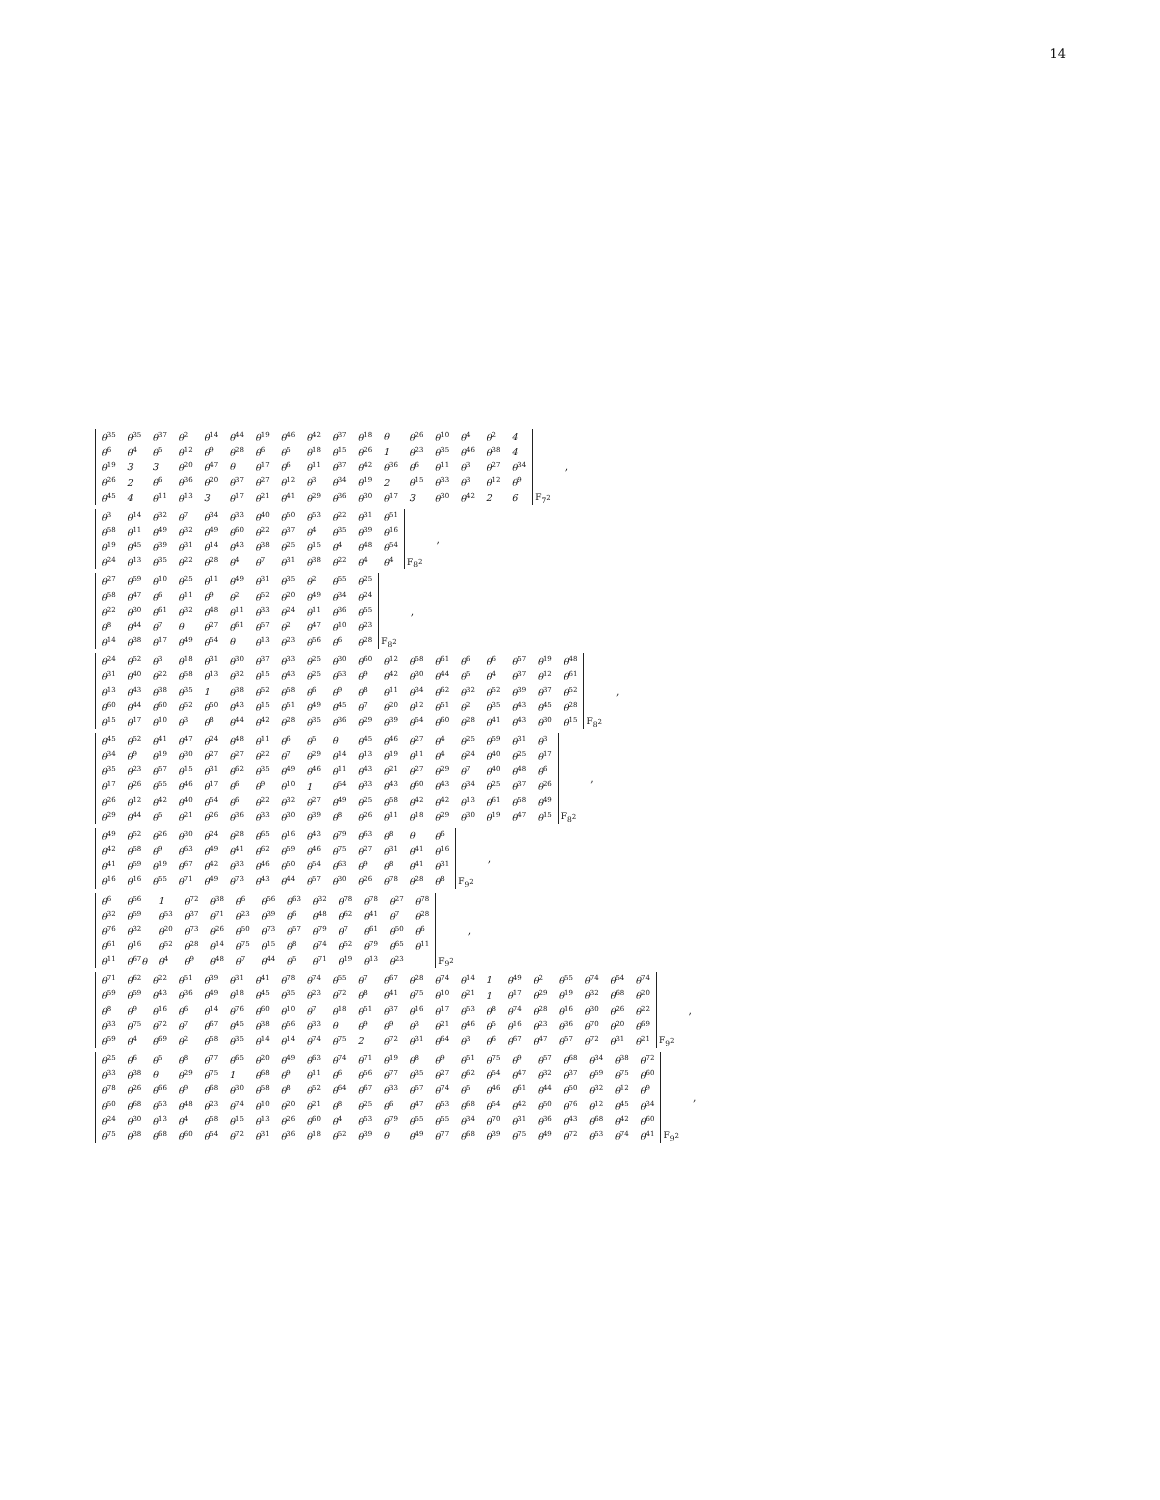14
| θ<sup>35</sup> | θ<sup>35</sup> | θ<sup>37</sup> | θ<sup>2</sup> | θ<sup>14</sup> | θ<sup>44</sup> | θ<sup>19</sup> | θ<sup>46</sup> | θ<sup>42</sup> | θ<sup>37</sup> | θ<sup>18</sup> | θ | θ<sup>26</sup> | θ<sup>10</sup> | θ<sup>4</sup> | θ<sup>2</sup> | 4 |
| θ<sup>6</sup> | θ<sup>4</sup> | θ<sup>5</sup> | θ<sup>12</sup> | θ<sup>9</sup> | θ<sup>28</sup> | θ<sup>6</sup> | θ<sup>5</sup> | θ<sup>18</sup> | θ<sup>15</sup> | θ<sup>26</sup> | 1 | θ<sup>23</sup> | θ<sup>35</sup> | θ<sup>46</sup> | θ<sup>38</sup> | 4 |
| θ<sup>19</sup> | 3 | 3 | θ<sup>20</sup> | θ<sup>47</sup> | θ | θ<sup>17</sup> | θ<sup>6</sup> | θ<sup>11</sup> | θ<sup>37</sup> | θ<sup>42</sup> | θ<sup>36</sup> | θ<sup>6</sup> | θ<sup>11</sup> | θ<sup>3</sup> | θ<sup>27</sup> | θ<sup>34</sup> |
| θ<sup>26</sup> | 2 | θ<sup>6</sup> | θ<sup>36</sup> | θ<sup>20</sup> | θ<sup>37</sup> | θ<sup>27</sup> | θ<sup>12</sup> | θ<sup>3</sup> | θ<sup>34</sup> | θ<sup>19</sup> | 2 | θ<sup>15</sup> | θ<sup>33</sup> | θ<sup>3</sup> | θ<sup>12</sup> | θ<sup>9</sup> |
| θ<sup>45</sup> | 4 | θ<sup>11</sup> | θ<sup>13</sup> | 3 | θ<sup>17</sup> | θ<sup>21</sup> | θ<sup>41</sup> | θ<sup>29</sup> | θ<sup>36</sup> | θ<sup>30</sup> | θ<sup>17</sup> | 3 | θ<sup>30</sup> | θ<sup>42</sup> | 2 | 6 |
F<sub>7<sup>2</sup></sub>,
| θ<sup>3</sup> | θ<sup>14</sup> | θ<sup>32</sup> | θ<sup>7</sup> | θ<sup>34</sup> | θ<sup>33</sup> | θ<sup>40</sup> | θ<sup>50</sup> | θ<sup>53</sup> | θ<sup>22</sup> | θ<sup>31</sup> | θ<sup>51</sup> |
| θ<sup>58</sup> | θ<sup>11</sup> | θ<sup>49</sup> | θ<sup>32</sup> | θ<sup>49</sup> | θ<sup>60</sup> | θ<sup>22</sup> | θ<sup>37</sup> | θ<sup>4</sup> | θ<sup>35</sup> | θ<sup>39</sup> | θ<sup>16</sup> |
| θ<sup>19</sup> | θ<sup>45</sup> | θ<sup>39</sup> | θ<sup>31</sup> | θ<sup>14</sup> | θ<sup>43</sup> | θ<sup>38</sup> | θ<sup>25</sup> | θ<sup>15</sup> | θ<sup>4</sup> | θ<sup>48</sup> | θ<sup>54</sup> |
| θ<sup>24</sup> | θ<sup>13</sup> | θ<sup>35</sup> | θ<sup>22</sup> | θ<sup>28</sup> | θ<sup>4</sup> | θ<sup>7</sup> | θ<sup>31</sup> | θ<sup>38</sup> | θ<sup>22</sup> | θ<sup>4</sup> | θ<sup>4</sup> |
F<sub>8<sup>2</sup></sub>,
| θ<sup>27</sup> | θ<sup>59</sup> | θ<sup>10</sup> | θ<sup>25</sup> | θ<sup>11</sup> | θ<sup>49</sup> | θ<sup>31</sup> | θ<sup>35</sup> | θ<sup>2</sup> | θ<sup>55</sup> | θ<sup>25</sup> |
| θ<sup>58</sup> | θ<sup>47</sup> | θ<sup>6</sup> | θ<sup>11</sup> | θ<sup>9</sup> | θ<sup>2</sup> | θ<sup>52</sup> | θ<sup>20</sup> | θ<sup>49</sup> | θ<sup>34</sup> | θ<sup>24</sup> |
| θ<sup>22</sup> | θ<sup>30</sup> | θ<sup>61</sup> | θ<sup>32</sup> | θ<sup>48</sup> | θ<sup>11</sup> | θ<sup>33</sup> | θ<sup>24</sup> | θ<sup>11</sup> | θ<sup>36</sup> | θ<sup>55</sup> |
| θ<sup>8</sup> | θ<sup>44</sup> | θ<sup>7</sup> | θ | θ<sup>27</sup> | θ<sup>61</sup> | θ<sup>57</sup> | θ<sup>2</sup> | θ<sup>47</sup> | θ<sup>10</sup> | θ<sup>23</sup> |
| θ<sup>14</sup> | θ<sup>38</sup> | θ<sup>17</sup> | θ<sup>49</sup> | θ<sup>54</sup> | θ | θ<sup>13</sup> | θ<sup>23</sup> | θ<sup>56</sup> | θ<sup>6</sup> | θ<sup>28</sup> |
F<sub>8<sup>2</sup></sub>,
| θ<sup>24</sup> | θ<sup>52</sup> | θ<sup>3</sup> | θ<sup>18</sup> | θ<sup>31</sup> | θ<sup>30</sup> | θ<sup>37</sup> | θ<sup>33</sup> | θ<sup>25</sup> | θ<sup>30</sup> | θ<sup>60</sup> | θ<sup>12</sup> | θ<sup>58</sup> | θ<sup>61</sup> | θ<sup>6</sup> | θ<sup>6</sup> | θ<sup>57</sup> | θ<sup>19</sup> | θ<sup>48</sup> |
| θ<sup>31</sup> | θ<sup>40</sup> | θ<sup>22</sup> | θ<sup>58</sup> | θ<sup>13</sup> | θ<sup>32</sup> | θ<sup>15</sup> | θ<sup>43</sup> | θ<sup>25</sup> | θ<sup>53</sup> | θ<sup>9</sup> | θ<sup>42</sup> | θ<sup>30</sup> | θ<sup>44</sup> | θ<sup>5</sup> | θ<sup>4</sup> | θ<sup>37</sup> | θ<sup>12</sup> | θ<sup>61</sup> |
| θ<sup>13</sup> | θ<sup>43</sup> | θ<sup>38</sup> | θ<sup>35</sup> | 1 | θ<sup>38</sup> | θ<sup>52</sup> | θ<sup>58</sup> | θ<sup>6</sup> | θ<sup>9</sup> | θ<sup>8</sup> | θ<sup>11</sup> | θ<sup>34</sup> | θ<sup>62</sup> | θ<sup>32</sup> | θ<sup>52</sup> | θ<sup>39</sup> | θ<sup>37</sup> | θ<sup>52</sup> |
| θ<sup>60</sup> | θ<sup>44</sup> | θ<sup>60</sup> | θ<sup>52</sup> | θ<sup>50</sup> | θ<sup>43</sup> | θ<sup>15</sup> | θ<sup>51</sup> | θ<sup>49</sup> | θ<sup>45</sup> | θ<sup>7</sup> | θ<sup>20</sup> | θ<sup>12</sup> | θ<sup>51</sup> | θ<sup>2</sup> | θ<sup>35</sup> | θ<sup>43</sup> | θ<sup>45</sup> | θ<sup>28</sup> |
| θ<sup>15</sup> | θ<sup>17</sup> | θ<sup>10</sup> | θ<sup>3</sup> | θ<sup>8</sup> | θ<sup>44</sup> | θ<sup>42</sup> | θ<sup>28</sup> | θ<sup>35</sup> | θ<sup>36</sup> | θ<sup>29</sup> | θ<sup>39</sup> | θ<sup>54</sup> | θ<sup>60</sup> | θ<sup>28</sup> | θ<sup>41</sup> | θ<sup>43</sup> | θ<sup>30</sup> | θ<sup>15</sup> |
F<sub>8<sup>2</sup></sub>,
| θ<sup>45</sup> | θ<sup>52</sup> | θ<sup>41</sup> | θ<sup>47</sup> | θ<sup>24</sup> | θ<sup>48</sup> | θ<sup>11</sup> | θ<sup>6</sup> | θ<sup>5</sup> | θ | θ<sup>45</sup> | θ<sup>46</sup> | θ<sup>27</sup> | θ<sup>4</sup> | θ<sup>25</sup> | θ<sup>59</sup> | θ<sup>31</sup> | θ<sup>3</sup> |
| θ<sup>34</sup> | θ<sup>9</sup> | θ<sup>19</sup> | θ<sup>30</sup> | θ<sup>27</sup> | θ<sup>27</sup> | θ<sup>22</sup> | θ<sup>7</sup> | θ<sup>29</sup> | θ<sup>14</sup> | θ<sup>13</sup> | θ<sup>19</sup> | θ<sup>11</sup> | θ<sup>4</sup> | θ<sup>24</sup> | θ<sup>40</sup> | θ<sup>25</sup> | θ<sup>17</sup> |
| θ<sup>35</sup> | θ<sup>23</sup> | θ<sup>57</sup> | θ<sup>15</sup> | θ<sup>31</sup> | θ<sup>62</sup> | θ<sup>35</sup> | θ<sup>49</sup> | θ<sup>46</sup> | θ<sup>11</sup> | θ<sup>43</sup> | θ<sup>21</sup> | θ<sup>27</sup> | θ<sup>29</sup> | θ<sup>7</sup> | θ<sup>40</sup> | θ<sup>48</sup> | θ<sup>6</sup> |
| θ<sup>17</sup> | θ<sup>26</sup> | θ<sup>55</sup> | θ<sup>46</sup> | θ<sup>17</sup> | θ<sup>6</sup> | θ<sup>9</sup> | θ<sup>10</sup> | 1 | θ<sup>54</sup> | θ<sup>33</sup> | θ<sup>43</sup> | θ<sup>60</sup> | θ<sup>43</sup> | θ<sup>34</sup> | θ<sup>25</sup> | θ<sup>37</sup> | θ<sup>26</sup> |
| θ<sup>26</sup> | θ<sup>12</sup> | θ<sup>42</sup> | θ<sup>40</sup> | θ<sup>54</sup> | θ<sup>6</sup> | θ<sup>22</sup> | θ<sup>32</sup> | θ<sup>27</sup> | θ<sup>49</sup> | θ<sup>25</sup> | θ<sup>58</sup> | θ<sup>42</sup> | θ<sup>42</sup> | θ<sup>13</sup> | θ<sup>61</sup> | θ<sup>58</sup> | θ<sup>49</sup> |
| θ<sup>29</sup> | θ<sup>44</sup> | θ<sup>5</sup> | θ<sup>21</sup> | θ<sup>26</sup> | θ<sup>36</sup> | θ<sup>33</sup> | θ<sup>30</sup> | θ<sup>39</sup> | θ<sup>8</sup> | θ<sup>26</sup> | θ<sup>11</sup> | θ<sup>18</sup> | θ<sup>29</sup> | θ<sup>30</sup> | θ<sup>19</sup> | θ<sup>47</sup> | θ<sup>15</sup> |
F<sub>8<sup>2</sup></sub>,
| θ<sup>49</sup> | θ<sup>52</sup> | θ<sup>26</sup> | θ<sup>30</sup> | θ<sup>24</sup> | θ<sup>28</sup> | θ<sup>65</sup> | θ<sup>16</sup> | θ<sup>43</sup> | θ<sup>79</sup> | θ<sup>63</sup> | θ<sup>8</sup> | θ | θ<sup>6</sup> |
| θ<sup>42</sup> | θ<sup>58</sup> | θ<sup>9</sup> | θ<sup>63</sup> | θ<sup>49</sup> | θ<sup>41</sup> | θ<sup>62</sup> | θ<sup>59</sup> | θ<sup>46</sup> | θ<sup>75</sup> | θ<sup>27</sup> | θ<sup>31</sup> | θ<sup>41</sup> | θ<sup>16</sup> |
| θ<sup>41</sup> | θ<sup>59</sup> | θ<sup>19</sup> | θ<sup>67</sup> | θ<sup>42</sup> | θ<sup>33</sup> | θ<sup>46</sup> | θ<sup>50</sup> | θ<sup>54</sup> | θ<sup>63</sup> | θ<sup>9</sup> | θ<sup>8</sup> | θ<sup>41</sup> | θ<sup>31</sup> |
| θ<sup>16</sup> | θ<sup>16</sup> | θ<sup>55</sup> | θ<sup>71</sup> | θ<sup>49</sup> | θ<sup>73</sup> | θ<sup>43</sup> | θ<sup>44</sup> | θ<sup>57</sup> | θ<sup>30</sup> | θ<sup>26</sup> | θ<sup>78</sup> | θ<sup>28</sup> | θ<sup>8</sup> |
F<sub>9<sup>2</sup></sub>,
| θ<sup>6</sup> | θ<sup>56</sup> | 1 | θ<sup>72</sup> | θ<sup>38</sup> | θ<sup>6</sup> | θ<sup>56</sup> | θ<sup>63</sup> | θ<sup>32</sup> | θ<sup>78</sup> | θ<sup>78</sup> | θ<sup>27</sup> | θ<sup>78</sup> |
| θ<sup>32</sup> | θ<sup>59</sup> | θ<sup>53</sup> | θ<sup>37</sup> | θ<sup>71</sup> | θ<sup>23</sup> | θ<sup>39</sup> | θ<sup>6</sup> | θ<sup>48</sup> | θ<sup>62</sup> | θ<sup>41</sup> | θ<sup>7</sup> | θ<sup>28</sup> |
| θ<sup>76</sup> | θ<sup>32</sup> | θ<sup>20</sup> | θ<sup>73</sup> | θ<sup>26</sup> | θ<sup>50</sup> | θ<sup>73</sup> | θ<sup>57</sup> | θ<sup>79</sup> | θ<sup>7</sup> | θ<sup>61</sup> | θ<sup>50</sup> | θ<sup>6</sup> |
| θ<sup>61</sup> | θ<sup>16</sup> | θ<sup>52</sup> | θ<sup>28</sup> | θ<sup>14</sup> | θ<sup>75</sup> | θ<sup>15</sup> | θ<sup>8</sup> | θ<sup>74</sup> | θ<sup>52</sup> | θ<sup>79</sup> | θ<sup>65</sup> | θ<sup>11</sup> |
| θ<sup>11</sup> | θ<sup>67</sup>θ | θ<sup>4</sup> | θ<sup>9</sup> | θ<sup>48</sup> | θ<sup>7</sup> | θ<sup>44</sup> | θ<sup>5</sup> | θ<sup>71</sup> | θ<sup>19</sup> | θ<sup>13</sup> | θ<sup>23</sup> | |
F<sub>9<sup>2</sup></sub>,
| θ<sup>71</sup> | θ<sup>62</sup> | θ<sup>22</sup> | θ<sup>51</sup> | θ<sup>39</sup> | θ<sup>31</sup> | θ<sup>41</sup> | θ<sup>78</sup> | θ<sup>74</sup> | θ<sup>55</sup> | θ<sup>7</sup> | θ<sup>67</sup> | θ<sup>28</sup> | θ<sup>74</sup> | θ<sup>14</sup> | 1 | θ<sup>49</sup> | θ<sup>2</sup> | θ<sup>55</sup> | θ<sup>74</sup> | θ<sup>54</sup> | θ<sup>74</sup> |
| θ<sup>59</sup> | θ<sup>59</sup> | θ<sup>43</sup> | θ<sup>36</sup> | θ<sup>49</sup> | θ<sup>18</sup> | θ<sup>45</sup> | θ<sup>35</sup> | θ<sup>23</sup> | θ<sup>72</sup> | θ<sup>8</sup> | θ<sup>41</sup> | θ<sup>75</sup> | θ<sup>10</sup> | θ<sup>21</sup> | 1 | θ<sup>17</sup> | θ<sup>29</sup> | θ<sup>19</sup> | θ<sup>32</sup> | θ<sup>68</sup> | θ<sup>20</sup> |
| θ<sup>8</sup> | θ<sup>9</sup> | θ<sup>16</sup> | θ<sup>6</sup> | θ<sup>14</sup> | θ<sup>76</sup> | θ<sup>60</sup> | θ<sup>10</sup> | θ<sup>7</sup> | θ<sup>18</sup> | θ<sup>51</sup> | θ<sup>37</sup> | θ<sup>16</sup> | θ<sup>17</sup> | θ<sup>53</sup> | θ<sup>8</sup> | θ<sup>74</sup> | θ<sup>28</sup> | θ<sup>16</sup> | θ<sup>30</sup> | θ<sup>26</sup> | θ<sup>22</sup> |
| θ<sup>33</sup> | θ<sup>75</sup> | θ<sup>72</sup> | θ<sup>7</sup> | θ<sup>67</sup> | θ<sup>45</sup> | θ<sup>38</sup> | θ<sup>56</sup> | θ<sup>33</sup> | θ | θ<sup>9</sup> | θ<sup>9</sup> | θ<sup>3</sup> | θ<sup>21</sup> | θ<sup>46</sup> | θ<sup>5</sup> | θ<sup>16</sup> | θ<sup>23</sup> | θ<sup>36</sup> | θ<sup>70</sup> | θ<sup>20</sup> | θ<sup>69</sup> |
| θ<sup>59</sup> | θ<sup>4</sup> | θ<sup>69</sup> | θ<sup>2</sup> | θ<sup>58</sup> | θ<sup>35</sup> | θ<sup>14</sup> | θ<sup>14</sup> | θ<sup>74</sup> | θ<sup>75</sup> | 2 | θ<sup>72</sup> | θ<sup>31</sup> | θ<sup>64</sup> | θ<sup>3</sup> | θ<sup>6</sup> | θ<sup>67</sup> | θ<sup>47</sup> | θ<sup>57</sup> | θ<sup>72</sup> | θ<sup>31</sup> | θ<sup>21</sup> |
F<sub>9<sup>2</sup></sub>,
| θ<sup>25</sup> | θ<sup>6</sup> | θ<sup>5</sup> | θ<sup>8</sup> | θ<sup>77</sup> | θ<sup>65</sup> | θ<sup>20</sup> | θ<sup>49</sup> | θ<sup>63</sup> | θ<sup>74</sup> | θ<sup>71</sup> | θ<sup>19</sup> | θ<sup>8</sup> | θ<sup>9</sup> | θ<sup>51</sup> | θ<sup>75</sup> | θ<sup>9</sup> | θ<sup>57</sup> | θ<sup>68</sup> | θ<sup>34</sup> | θ<sup>38</sup> | θ<sup>72</sup> |
| θ<sup>33</sup> | θ<sup>38</sup> | θ | θ<sup>29</sup> | θ<sup>75</sup> | 1 | θ<sup>68</sup> | θ<sup>9</sup> | θ<sup>11</sup> | θ<sup>6</sup> | θ<sup>56</sup> | θ<sup>77</sup> | θ<sup>35</sup> | θ<sup>27</sup> | θ<sup>62</sup> | θ<sup>54</sup> | θ<sup>47</sup> | θ<sup>32</sup> | θ<sup>37</sup> | θ<sup>59</sup> | θ<sup>75</sup> | θ<sup>60</sup> |
| θ<sup>78</sup> | θ<sup>26</sup> | θ<sup>66</sup> | θ<sup>9</sup> | θ<sup>68</sup> | θ<sup>30</sup> | θ<sup>58</sup> | θ<sup>8</sup> | θ<sup>52</sup> | θ<sup>64</sup> | θ<sup>67</sup> | θ<sup>33</sup> | θ<sup>57</sup> | θ<sup>74</sup> | θ<sup>5</sup> | θ<sup>46</sup> | θ<sup>61</sup> | θ<sup>44</sup> | θ<sup>50</sup> | θ<sup>32</sup> | θ<sup>12</sup> | θ<sup>9</sup> |
| θ<sup>50</sup> | θ<sup>68</sup> | θ<sup>53</sup> | θ<sup>48</sup> | θ<sup>23</sup> | θ<sup>74</sup> | θ<sup>10</sup> | θ<sup>20</sup> | θ<sup>21</sup> | θ<sup>8</sup> | θ<sup>25</sup> | θ<sup>6</sup> | θ<sup>47</sup> | θ<sup>53</sup> | θ<sup>68</sup> | θ<sup>54</sup> | θ<sup>42</sup> | θ<sup>50</sup> | θ<sup>76</sup> | θ<sup>12</sup> | θ<sup>45</sup> | θ<sup>34</sup> |
| θ<sup>24</sup> | θ<sup>30</sup> | θ<sup>13</sup> | θ<sup>4</sup> | θ<sup>58</sup> | θ<sup>15</sup> | θ<sup>13</sup> | θ<sup>26</sup> | θ<sup>60</sup> | θ<sup>4</sup> | θ<sup>53</sup> | θ<sup>79</sup> | θ<sup>55</sup> | θ<sup>55</sup> | θ<sup>34</sup> | θ<sup>70</sup> | θ<sup>31</sup> | θ<sup>36</sup> | θ<sup>43</sup> | θ<sup>68</sup> | θ<sup>42</sup> | θ<sup>60</sup> |
| θ<sup>75</sup> | θ<sup>38</sup> | θ<sup>68</sup> | θ<sup>60</sup> | θ<sup>54</sup> | θ<sup>72</sup> | θ<sup>31</sup> | θ<sup>36</sup> | θ<sup>18</sup> | θ<sup>52</sup> | θ<sup>39</sup> | θ | θ<sup>49</sup> | θ<sup>77</sup> | θ<sup>68</sup> | θ<sup>39</sup> | θ<sup>75</sup> | θ<sup>49</sup> | θ<sup>72</sup> | θ<sup>53</sup> | θ<sup>74</sup> | θ<sup>41</sup> |
F<sub>9<sup>2</sup></sub>,